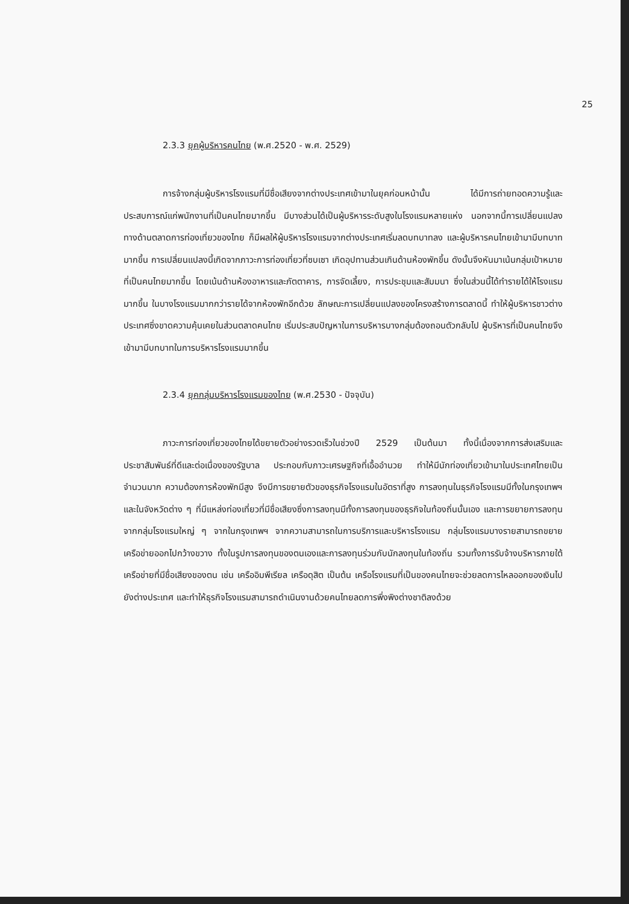25
2.3.3 ยุคผู้บริหารคนไทย (พ.ศ.2520 - พ.ศ. 2529)
การจ้างกลุ่มผู้บริหารโรงแรมที่มีชื่อเสียงจากต่างประเทศเข้ามาในยุคก่อนหน้านั้น ได้มีการถ่ายทอดความรู้และประสบการณ์แก่พนักงานที่เป็นคนไทยมากขึ้น มีบางส่วนได้เป็นผู้บริหารระดับสูงในโรงแรมหลายแห่ง นอกจากนี้การเปลี่ยนแปลงทางด้านตลาดการท่องเที่ยวของไทย ก็มีผลให้ผู้บริหารโรงแรมจากต่างประเทศเริ่มลดบทบาทลง และผู้บริหารคนไทยเข้ามามีบทบาทมากขึ้น การเปลี่ยนแปลงนี้เกิดจากภาวะการท่องเที่ยวที่ซบเซา เกิดอุปทานส่วนเกินด้านห้องพักขึ้น ดังนั้นจึงหันมาเน้นกลุ่มเป้าหมายที่เป็นคนไทยมากขึ้น โดยเน้นด้านห้องอาหารและภัตตาคาร, การจัดเลี้ยง, การประชุมและสัมมนา ซึ่งในส่วนนี้ได้ทำรายได้ให้โรงแรมมากขึ้น ในบางโรงแรมมากกว่ารายได้จากห้องพักอีกด้วย ลักษณะการเปลี่ยนแปลงของโครงสร้างการตลาดนี้ ทำให้ผู้บริหารชาวต่างประเทศซึ่งขาดความคุ้นเคยในส่วนตลาดคนไทย เริ่มประสบปัญหาในการบริหารบางกลุ่มต้องถอนตัวกลับไป ผู้บริหารที่เป็นคนไทยจึงเข้ามามีบทบาทในการบริหารโรงแรมมากขึ้น
2.3.4 ยุคกลุ่มบริหารโรงแรมของไทย (พ.ศ.2530 - ปัจจุบัน)
ภาวะการท่องเที่ยวของไทยได้ขยายตัวอย่างรวดเร็วในช่วงปี 2529 เป็นต้นมา ทั้งนี้เนื่องจากการส่งเสริมและประชาสัมพันธ์ที่ดีและต่อเนื่องของรัฐบาล ประกอบกับภาวะเศรษฐกิจที่เอื้ออำนวย ทำให้มีนักท่องเที่ยวเข้ามาในประเทศไทยเป็นจำนวนมาก ความต้องการห้องพักมีสูง จึงมีการขยายตัวของธุรกิจโรงแรมในอัตราที่สูง การลงทุนในธุรกิจโรงแรมมีทั้งในกรุงเทพฯ และในจังหวัดต่าง ๆ ที่มีแหล่งท่องเที่ยวที่มีชื่อเสียงซึ่งการลงทุนมีทั้งการลงทุนของธุรกิจในท้องถิ่นนั้นเอง และการขยายการลงทุนจากกลุ่มโรงแรมใหญ่ ๆ จากในกรุงเทพฯ จากความสามารถในการบริการและบริหารโรงแรม กลุ่มโรงแรมบางรายสามารถขยายเครือข่ายออกไปกว้างขวาง ทั้งในรูปการลงทุนของตนเองและการลงทุนร่วมกับนักลงทุนในท้องถิ่น รวมทั้งการรับจ้างบริหารภายใต้เครือข่ายที่มีชื่อเสียงของตน เช่น เครืออิมพีเรียล เครือดุสิต เป็นต้น เครือโรงแรมที่เป็นของคนไทยจะช่วยลดการไหลออกของเงินไปยังต่างประเทศ และทำให้ธุรกิจโรงแรมสามารถดำเนินงานด้วยคนไทยลดการพึ่งพิงต่างชาติลงด้วย